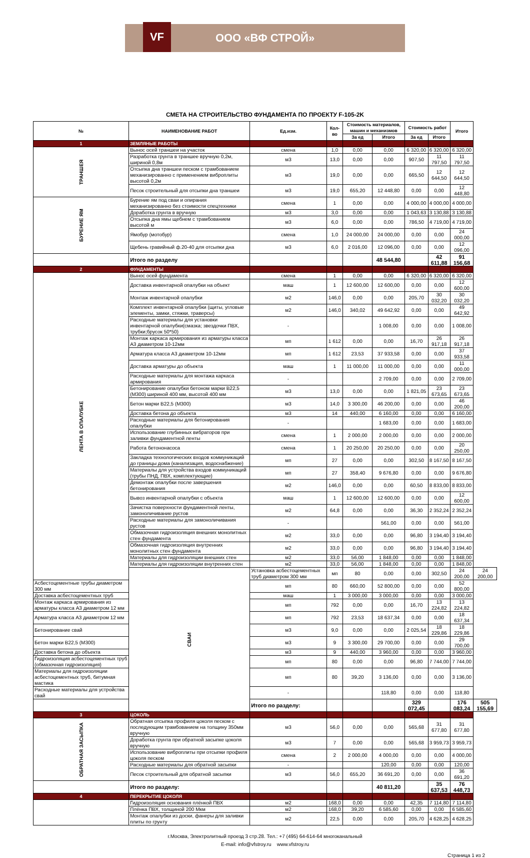VF ООО «ВФ СТРОЙ»
СМЕТА НА СТРОИТЕЛЬСТВО ФУНДАМЕНТА ПО ПРОЕКТУ F-105-2K
| № | НАИМЕНОВАНИЕ РАБОТ | Ед.изм. | Кол-во | Стоимость материалов, машин и механизмов | | Стоимость работ | | Итого | |
| --- | --- | --- | --- | --- | --- | --- | --- | --- | --- |
| | | | | За ед | Итого | За ед | Итого | | |
| 1 | ЗЕМЛЯНЫЕ РАБОТЫ | | | | | | | | |
| ТРАНШЕЯ | Вынос осей траншеи на участок | смена | 1,0 | 0,00 | 0,00 | 6 320,00 | 6 320,00 | 6 320,00 | |
| | Разработка грунта в траншее вручную 0,2м, шириной 0,8м | м3 | 13,0 | 0,00 | 0,00 | 907,50 | 11 797,50 | 11 797,50 | |
| | Отсыпка дна траншеи песком с трамбованием механизированно с применением виброплиты высотой 0,2м | м3 | 19,0 | 0,00 | 0,00 | 665,50 | 12 644,50 | 12 644,50 | |
| | Песок строительный для отсыпки дна траншеи | м3 | 19,0 | 655,20 | 12 448,80 | 0,00 | 0,00 | 12 448,80 | |
| БУРЕНИЕ ЯМ | Бурение ям под сваи и опирания механизированно без стоимости спецтехники | смена | 1 | 0,00 | 0,00 | 4 000,00 | 4 000,00 | 4 000,00 | |
| | Доработка грунта в вручную | м3 | 3,0 | 0,00 | 0,00 | 1 043,63 | 3 130,88 | 3 130,88 | |
| | Отсыпка дна ямы щебнем с трамбованием высотой м | м3 | 6,0 | 0,00 | 0,00 | 786,50 | 4 719,00 | 4 719,00 | |
| | Ямобур (мотобур) | смена | 1,0 | 24 000,00 | 24 000,00 | 0,00 | 0,00 | 24 000,00 | |
| | Щебень гравийный ф.20-40 для отсыпки дна | м3 | 6,0 | 2 016,00 | 12 096,00 | 0,00 | 0,00 | 12 096,00 | |
| | Итого по разделу | | | | 48 544,80 | | 42 611,88 | 91 156,68 | |
| 2 | ФУНДАМЕНТЫ | | | | | | | | |
| ЛЕНТА В ОПАЛУБКЕ | Вынос осей фундамента | смена | 1 | 0,00 | 0,00 | 6 320,00 | 6 320,00 | 6 320,00 | |
| | Доставка инвентарной опалубки на объект | маш | 1 | 12 600,00 | 12 600,00 | 0,00 | 0,00 | 12 600,00 | |
| | Монтаж инвентарной опалубки | м2 | 146,0 | 0,00 | 0,00 | 205,70 | 30 032,20 | 30 032,20 | |
| | Комплект инвентарной опалубки (щиты, угловые элементы, замки, стяжки, траверсы) | м2 | 146,0 | 340,02 | 49 642,92 | 0,00 | 0,00 | 49 642,92 | |
| | Расходные материалы для установки инвентарной опалубки(смазка; звездочки ПВХ, трубки;брусок 50*50) | - | | | 1 008,00 | 0,00 | 0,00 | 1 008,00 | |
| | Монтаж каркаса армирования из арматуры класса А3 диаметром 10-12мм | мп | 1 612 | 0,00 | 0,00 | 16,70 | 26 917,18 | 26 917,18 | |
| | Арматура класса А3 диаметром 10-12мм | мп | 1 612 | 23,53 | 37 933,58 | 0,00 | 0,00 | 37 933,58 | |
| | Доставка арматуры до объекта | маш | 1 | 11 000,00 | 11 000,00 | 0,00 | 0,00 | 11 000,00 | |
| | Расходные материалы для монтажа каркаса армирования | - | | | 2 709,00 | 0,00 | 0,00 | 2 709,00 | |
| | Бетонирование опалубки бетоном марки В22,5 (М300) шириной 400 мм, высотой 400 мм | м3 | 13,0 | 0,00 | 0,00 | 1 821,05 | 23 673,65 | 23 673,65 | |
| | Бетон марки В22,5 (М300) | м3 | 14,0 | 3 300,00 | 46 200,00 | 0,00 | 0,00 | 46 200,00 | |
| | Доставка бетона до объекта | м3 | 14 | 440,00 | 6 160,00 | 0,00 | 0,00 | 6 160,00 | |
| | Расходные материалы для бетонирования опалубки | - | | | 1 683,00 | 0,00 | 0,00 | 1 683,00 | |
| | Использование глубинных вибраторов при заливки фундаментной ленты | смена | 1 | 2 000,00 | 2 000,00 | 0,00 | 0,00 | 2 000,00 | |
| | Работа бетононасоса | смена | 1 | 20 250,00 | 20 250,00 | 0,00 | 0,00 | 20 250,00 | |
| | Закладка технологических входов коммуникаций до границы дома (канализация, водоснабжение) | мп | 27 | 0,00 | 0,00 | 302,50 | 8 167,50 | 8 167,50 | |
| | Материалы для устройства входов коммуникаций (трубы ПНД, ПВХ, комплектующие) | мп | 27 | 358,40 | 9 676,80 | 0,00 | 0,00 | 9 676,80 | |
| | Демонтаж опалубки после завершения бетонирования | м2 | 146,0 | 0,00 | 0,00 | 60,50 | 8 833,00 | 8 833,00 | |
| | Вывоз инвентарной опалубки с объекта | маш | 1 | 12 600,00 | 12 600,00 | 0,00 | 0,00 | 12 600,00 | |
| | Зачистка поверхности фундаментной ленты, замоноличивание рустов | м2 | 64,8 | 0,00 | 0,00 | 36,30 | 2 352,24 | 2 352,24 | |
| | Расходные материалы для замоноличивания рустов | - | | | 561,00 | 0,00 | 0,00 | 561,00 | |
| | Обмазочная гидроизоляция внешних монолитных стен фундамента | м2 | 33,0 | 0,00 | 0,00 | 96,80 | 3 194,40 | 3 194,40 | |
| | Обмазочная гидроизоляция внутренних монолитных стен фундамента | м2 | 33,0 | 0,00 | 0,00 | 96,80 | 3 194,40 | 3 194,40 | |
| | Материалы для гидроизоляции внешних стен | м2 | 33,0 | 56,00 | 1 848,00 | 0,00 | 0,00 | 1 848,00 | |
| | Материалы для гидроизоляции внутренних стен | м2 | 33,0 | 56,00 | 1 848,00 | 0,00 | 0,00 | 1 848,00 | |
| | СВАИ | Установка асбестоцементных труб диаметром 300 мм | мп | 80 | 0,00 | 0,00 | 302,50 | 24 200,00 | 24 200,00 |
| Асбестоцементные трубы диаметром 300 мм | | мп | 80 | 660,00 | 52 800,00 | 0,00 | 0,00 | 52 800,00 | |
| Доставка асбестоцементных труб | | маш | 1 | 3 000,00 | 3 000,00 | 0,00 | 0,00 | 3 000,00 | |
| Монтаж каркаса армирования из арматуры класса А3 диаметром 12 мм | | мп | 792 | 0,00 | 0,00 | 16,70 | 13 224,82 | 13 224,82 | |
| Арматура класса А3 диаметром 12 мм | | мп | 792 | 23,53 | 18 637,34 | 0,00 | 0,00 | 18 637,34 | |
| Бетонирование свай | | м3 | 9,0 | 0,00 | 0,00 | 2 025,54 | 18 229,86 | 18 229,86 | |
| Бетон марки В22,5 (М300) | | м3 | 9 | 3 300,00 | 29 700,00 | 0,00 | 0,00 | 29 700,00 | |
| Доставка бетона до объекта | | м3 | 9 | 440,00 | 3 960,00 | 0,00 | 0,00 | 3 960,00 | |
| Гидроизоляция асбестоцементных труб (обмазочная гидроизоляция) | | мп | 80 | 0,00 | 0,00 | 96,80 | 7 744,00 | 7 744,00 | |
| Материалы для гидроизоляции асбестоцементных труб, битумная мастика | | мп | 80 | 39,20 | 3 136,00 | 0,00 | 0,00 | 3 136,00 | |
| Расходные материалы для устройства свай | | - | | | 118,80 | 0,00 | 0,00 | 118,80 | |
| | | Итого по разделу: | | | | 329 072,45 | | 176 083,24 | 505 155,69 |
| 3 | ЦОКОЛЬ | | | | | | | | |
| ОБРАТНАЯ ЗАСЫПКА | Обратная отсыпка профиля цоколя песком с последующим трамбованием на толщину 350мм вручную | м3 | 56,0 | 0,00 | 0,00 | 565,68 | 31 677,80 | 31 677,80 | |
| | Доработка грунта при обратной засыпке цоколя вручную | м3 | 7 | 0,00 | 0,00 | 565,68 | 3 959,73 | 3 959,73 | |
| | Использование виброплиты при отсыпки профиля цоколя песком | смена | 2 | 2 000,00 | 4 000,00 | 0,00 | 0,00 | 4 000,00 | |
| | Расходные материалы для обратной засыпки | - | | | 120,00 | 0,00 | 0,00 | 120,00 | |
| | Песок строительный для обратной засыпки | м3 | 56,0 | 655,20 | 36 691,20 | 0,00 | 0,00 | 36 691,20 | |
| | Итого по разделу: | | | | 40 811,20 | | 35 637,53 | 76 448,73 | |
| 4 | ПЕРЕКРЫТИЕ ЦОКОЛЯ | | | | | | | | |
| | Гидроизоляция основания плёнкой ПВХ | м2 | 168,0 | 0,00 | 0,00 | 42,35 | 7 114,80 | 7 114,80 | |
| | Плёнка ПВХ, толщиной 200 Мкм | м2 | 168,0 | 39,20 | 6 585,60 | 0,00 | 0,00 | 6 585,60 | |
| | Монтаж опалубки из доски, фанеры для заливки плиты по грунту | м2 | 22,5 | 0,00 | 0,00 | 205,70 | 4 628,25 | 4 628,25 | |
г.Москва, Электролитный проезд 3 стр.28. Тел.: +7 (495) 64-614-64 многоканальный
E-mail: info@vfstroy.ru www.vfstroy.ru
Страница 1 из 2